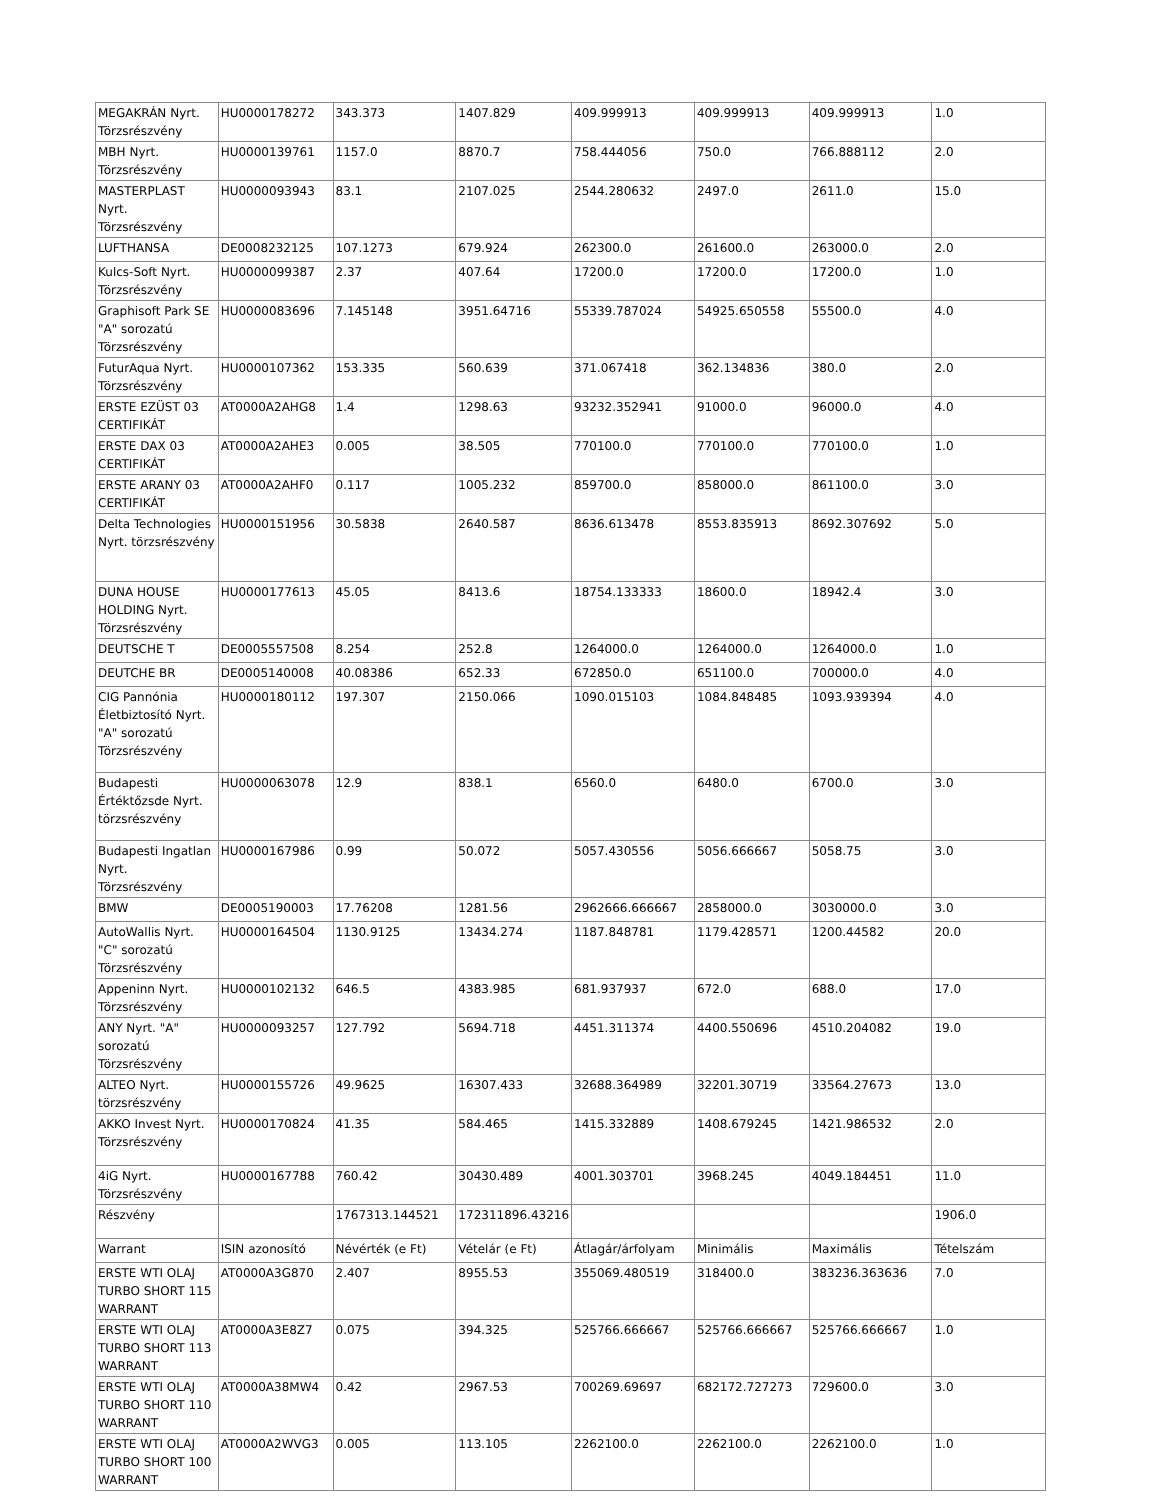| MEGAKRÁN Nyrt. Törzsrészvény | HU0000178272 | 343.373 | 1407.829 | 409.999913 | 409.999913 | 409.999913 | 1.0 |
| MBH Nyrt. Törzsrészvény | HU0000139761 | 1157.0 | 8870.7 | 758.444056 | 750.0 | 766.888112 | 2.0 |
| MASTERPLAST Nyrt. Törzsrészvény | HU0000093943 | 83.1 | 2107.025 | 2544.280632 | 2497.0 | 2611.0 | 15.0 |
| LUFTHANSA | DE0008232125 | 107.1273 | 679.924 | 262300.0 | 261600.0 | 263000.0 | 2.0 |
| Kulcs-Soft Nyrt. Törzsrészvény | HU0000099387 | 2.37 | 407.64 | 17200.0 | 17200.0 | 17200.0 | 1.0 |
| Graphisoft Park SE "A" sorozatú Törzsrészvény | HU0000083696 | 7.145148 | 3951.64716 | 55339.787024 | 54925.650558 | 55500.0 | 4.0 |
| FuturAqua Nyrt. Törzsrészvény | HU0000107362 | 153.335 | 560.639 | 371.067418 | 362.134836 | 380.0 | 2.0 |
| ERSTE EZÜST 03 CERTIFIKÁT | AT0000A2AHG8 | 1.4 | 1298.63 | 93232.352941 | 91000.0 | 96000.0 | 4.0 |
| ERSTE DAX 03 CERTIFIKÁT | AT0000A2AHE3 | 0.005 | 38.505 | 770100.0 | 770100.0 | 770100.0 | 1.0 |
| ERSTE ARANY 03 CERTIFIKÁT | AT0000A2AHF0 | 0.117 | 1005.232 | 859700.0 | 858000.0 | 861100.0 | 3.0 |
| Delta Technologies Nyrt. törzsrészvény | HU0000151956 | 30.5838 | 2640.587 | 8636.613478 | 8553.835913 | 8692.307692 | 5.0 |
| DUNA HOUSE HOLDING Nyrt. Törzsrészvény | HU0000177613 | 45.05 | 8413.6 | 18754.133333 | 18600.0 | 18942.4 | 3.0 |
| DEUTSCHE T | DE0005557508 | 8.254 | 252.8 | 1264000.0 | 1264000.0 | 1264000.0 | 1.0 |
| DEUTCHE BR | DE0005140008 | 40.08386 | 652.33 | 672850.0 | 651100.0 | 700000.0 | 4.0 |
| CIG Pannónia Életbiztosító Nyrt. "A" sorozatú Törzsrészvény | HU0000180112 | 197.307 | 2150.066 | 1090.015103 | 1084.848485 | 1093.939394 | 4.0 |
| Budapesti Értéktőzsde Nyrt. törzsrészvény | HU0000063078 | 12.9 | 838.1 | 6560.0 | 6480.0 | 6700.0 | 3.0 |
| Budapesti Ingatlan Nyrt. Törzsrészvény | HU0000167986 | 0.99 | 50.072 | 5057.430556 | 5056.666667 | 5058.75 | 3.0 |
| BMW | DE0005190003 | 17.76208 | 1281.56 | 2962666.666667 | 2858000.0 | 3030000.0 | 3.0 |
| AutoWallis Nyrt. "C" sorozatú Törzsrészvény | HU0000164504 | 1130.9125 | 13434.274 | 1187.848781 | 1179.428571 | 1200.44582 | 20.0 |
| Appeninn Nyrt. Törzsrészvény | HU0000102132 | 646.5 | 4383.985 | 681.937937 | 672.0 | 688.0 | 17.0 |
| ANY Nyrt. "A" sorozatú Törzsrészvény | HU0000093257 | 127.792 | 5694.718 | 4451.311374 | 4400.550696 | 4510.204082 | 19.0 |
| ALTEO Nyrt. törzsrészvény | HU0000155726 | 49.9625 | 16307.433 | 32688.364989 | 32201.30719 | 33564.27673 | 13.0 |
| AKKO Invest Nyrt. Törzsrészvény | HU0000170824 | 41.35 | 584.465 | 1415.332889 | 1408.679245 | 1421.986532 | 2.0 |
| 4iG Nyrt. Törzsrészvény | HU0000167788 | 760.42 | 30430.489 | 4001.303701 | 3968.245 | 4049.184451 | 11.0 |
| Részvény | | 1767313.144521 | 172311896.43216 | | | | 1906.0 |
| Warrant | ISIN azonosító | Névérték (e Ft) | Vételár (e Ft) | Átlagár/árfolyam | Minimális | Maximális | Tételszám |
| ERSTE WTI OLAJ TURBO SHORT 115 WARRANT | AT0000A3G870 | 2.407 | 8955.53 | 355069.480519 | 318400.0 | 383236.363636 | 7.0 |
| ERSTE WTI OLAJ TURBO SHORT 113 WARRANT | AT0000A3E8Z7 | 0.075 | 394.325 | 525766.666667 | 525766.666667 | 525766.666667 | 1.0 |
| ERSTE WTI OLAJ TURBO SHORT 110 WARRANT | AT0000A38MW4 | 0.42 | 2967.53 | 700269.69697 | 682172.727273 | 729600.0 | 3.0 |
| ERSTE WTI OLAJ TURBO SHORT 100 WARRANT | AT0000A2WVG3 | 0.005 | 113.105 | 2262100.0 | 2262100.0 | 2262100.0 | 1.0 |